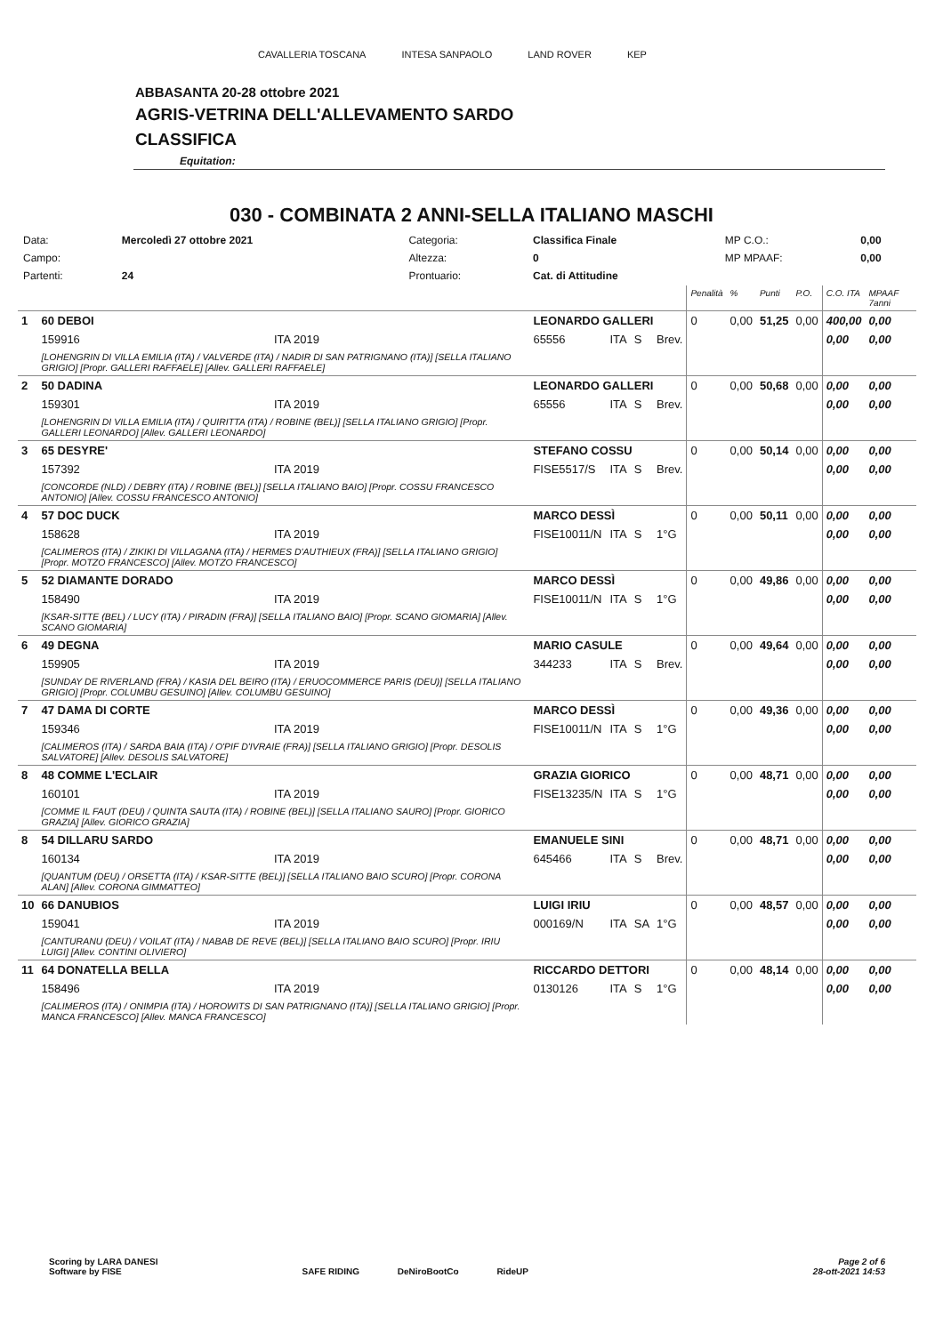CAVALLERIA TOSCANA INTESA SANPAOLO LAND ROVER KEP
ABBASANTA 20-28 ottobre 2021
AGRIS-VETRINA DELL'ALLEVAMENTO SARDO
CLASSIFICA
Equitation:
030 - COMBINATA 2 ANNI-SELLA ITALIANO MASCHI
| Data: | Mercoledì 27 ottobre 2021 | Categoria: | Classifica Finale | MP C.O.: | 0,00 |
| Campo: | | Altezza: | 0 | MP MPAAF: | 0,00 |
| Partenti: | 24 | Prontuario: | Cat. di Attitudine | | |
| | | | | | | | Penalità | % | Punti | P.O. | C.O. ITA | MPAAF 7anni |
| 1 | 60 DEBOI | | LEONARDO GALLERI | | | | 0 | 0,00 | 51,25 | 0,00 | 400,00 | 0,00 |
| | 159916 | ITA 2019 | 65556 | ITA | S | Brev. | | | | | 0,00 | 0,00 |
| | [LOHENGRIN DI VILLA EMILIA (ITA) / VALVERDE (ITA) / NADIR DI SAN PATRIGNANO (ITA)] [SELLA ITALIANO GRIGIO] [Propr. GALLERI RAFFAELE] [Allev. GALLERI RAFFAELE] | | | | | | | | | | | |
| 2 | 50 DADINA | | LEONARDO GALLERI | | | | 0 | 0,00 | 50,68 | 0,00 | 0,00 | 0,00 |
| | 159301 | ITA 2019 | 65556 | ITA | S | Brev. | | | | | 0,00 | 0,00 |
| | [LOHENGRIN DI VILLA EMILIA (ITA) / QUIRITTA (ITA) / ROBINE (BEL)] [SELLA ITALIANO GRIGIO] [Propr. GALLERI LEONARDO] [Allev. GALLERI LEONARDO] | | | | | | | | | | | |
| 3 | 65 DESYRE' | | STEFANO COSSU | | | | 0 | 0,00 | 50,14 | 0,00 | 0,00 | 0,00 |
| | 157392 | ITA 2019 | FISE5517/S | ITA | S | Brev. | | | | | 0,00 | 0,00 |
| | [CONCORDE (NLD) / DEBRY (ITA) / ROBINE (BEL)] [SELLA ITALIANO BAIO] [Propr. COSSU FRANCESCO ANTONIO] [Allev. COSSU FRANCESCO ANTONIO] | | | | | | | | | | | |
| 4 | 57 DOC DUCK | | MARCO DESSÌ | | | | 0 | 0,00 | 50,11 | 0,00 | 0,00 | 0,00 |
| | 158628 | ITA 2019 | FISE10011/N | ITA | S | 1°G | | | | | 0,00 | 0,00 |
| | [CALIMEROS (ITA) / ZIKIKI DI VILLAGANA (ITA) / HERMES D'AUTHIEUX (FRA)] [SELLA ITALIANO GRIGIO] [Propr. MOTZO FRANCESCO] [Allev. MOTZO FRANCESCO] | | | | | | | | | | | |
| 5 | 52 DIAMANTE DORADO | | MARCO DESSÌ | | | | 0 | 0,00 | 49,86 | 0,00 | 0,00 | 0,00 |
| | 158490 | ITA 2019 | FISE10011/N | ITA | S | 1°G | | | | | 0,00 | 0,00 |
| | [KSAR-SITTE (BEL) / LUCY (ITA) / PIRADIN (FRA)] [SELLA ITALIANO BAIO] [Propr. SCANO GIOMARIA] [Allev. SCANO GIOMARIA] | | | | | | | | | | | |
| 6 | 49 DEGNA | | MARIO CASULE | | | | 0 | 0,00 | 49,64 | 0,00 | 0,00 | 0,00 |
| | 159905 | ITA 2019 | 344233 | ITA | S | Brev. | | | | | 0,00 | 0,00 |
| | [SUNDAY DE RIVERLAND (FRA) / KASIA DEL BEIRO (ITA) / ERUOCOMMERCE PARIS (DEU)] [SELLA ITALIANO GRIGIO] [Propr. COLUMBU GESUINO] [Allev. COLUMBU GESUINO] | | | | | | | | | | | |
| 7 | 47 DAMA DI CORTE | | MARCO DESSÌ | | | | 0 | 0,00 | 49,36 | 0,00 | 0,00 | 0,00 |
| | 159346 | ITA 2019 | FISE10011/N | ITA | S | 1°G | | | | | 0,00 | 0,00 |
| | [CALIMEROS (ITA) / SARDA BAIA (ITA) / O'PIF D'IVRAIE (FRA)] [SELLA ITALIANO GRIGIO] [Propr. DESOLIS SALVATORE] [Allev. DESOLIS SALVATORE] | | | | | | | | | | | |
| 8 | 48 COMME L'ECLAIR | | GRAZIA GIORICO | | | | 0 | 0,00 | 48,71 | 0,00 | 0,00 | 0,00 |
| | 160101 | ITA 2019 | FISE13235/N | ITA | S | 1°G | | | | | 0,00 | 0,00 |
| | [COMME IL FAUT (DEU) / QUINTA SAUTA (ITA) / ROBINE (BEL)] [SELLA ITALIANO SAURO] [Propr. GIORICO GRAZIA] [Allev. GIORICO GRAZIA] | | | | | | | | | | | |
| 8 | 54 DILLARU SARDO | | EMANUELE SINI | | | | 0 | 0,00 | 48,71 | 0,00 | 0,00 | 0,00 |
| | 160134 | ITA 2019 | 645466 | ITA | S | Brev. | | | | | 0,00 | 0,00 |
| | [QUANTUM (DEU) / ORSETTA (ITA) / KSAR-SITTE (BEL)] [SELLA ITALIANO BAIO SCURO] [Propr. CORONA ALAN] [Allev. CORONA GIMMATTEO] | | | | | | | | | | | |
| 10 | 66 DANUBIOS | | LUIGI IRIU | | | | 0 | 0,00 | 48,57 | 0,00 | 0,00 | 0,00 |
| | 159041 | ITA 2019 | 000169/N | ITA | SA | 1°G | | | | | 0,00 | 0,00 |
| | [CANTURANU (DEU) / VOILAT (ITA) / NABAB DE REVE (BEL)] [SELLA ITALIANO BAIO SCURO] [Propr. IRIU LUIGI] [Allev. CONTINI OLIVIERO] | | | | | | | | | | | |
| 11 | 64 DONATELLA BELLA | | RICCARDO DETTORI | | | | 0 | 0,00 | 48,14 | 0,00 | 0,00 | 0,00 |
| | 158496 | ITA 2019 | 0130126 | ITA | S | 1°G | | | | | 0,00 | 0,00 |
| | [CALIMEROS (ITA) / ONIMPIA (ITA) / HOROWITS DI SAN PATRIGNANO (ITA)] [SELLA ITALIANO GRIGIO] [Propr. MANCA FRANCESCO] [Allev. MANCA FRANCESCO] | | | | | | | | | | | |
Page 2 of 6
28-ott-2021 14:53
Scoring by LARA DANESI
Software by FISE SAFE RIDING DeNiroBootCo RideUP